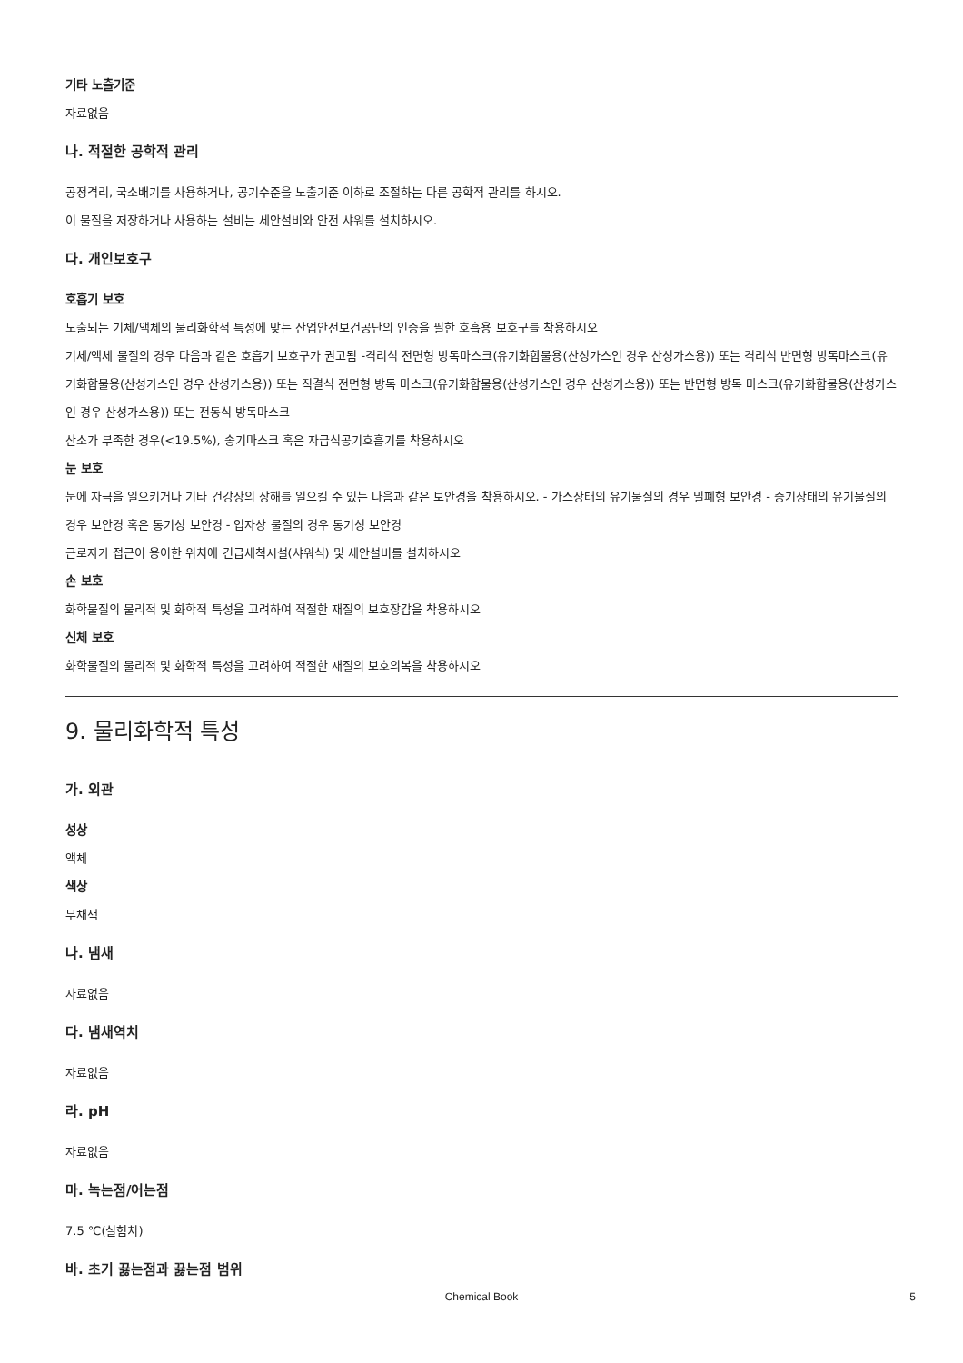기타 노출기준
자료없음
나. 적절한 공학적 관리
공정격리, 국소배기를 사용하거나, 공기수준을 노출기준 이하로 조절하는 다른 공학적 관리를 하시오.
이 물질을 저장하거나 사용하는 설비는 세안설비와 안전 샤워를 설치하시오.
다. 개인보호구
호흡기 보호
노출되는 기체/액체의 물리화학적 특성에 맞는 산업안전보건공단의 인증을 필한 호흡용 보호구를 착용하시오
기체/액체 물질의 경우 다음과 같은 호흡기 보호구가 권고됨 -격리식 전면형 방독마스크(유기화합물용(산성가스인 경우 산성가스용)) 또는 격리식 반면형 방독마스크(유기화합물용(산성가스인 경우 산성가스용)) 또는 직결식 전면형 방독 마스크(유기화합물용(산성가스인 경우 산성가스용)) 또는 반면형 방독 마스크(유기화합물용(산성가스인 경우 산성가스용)) 또는 전동식 방독마스크
산소가 부족한 경우(<19.5%), 송기마스크 혹은 자급식공기호흡기를 착용하시오
눈 보호
눈에 자극을 일으키거나 기타 건강상의 장해를 일으킬 수 있는 다음과 같은 보안경을 착용하시오. - 가스상태의 유기물질의 경우 밀폐형 보안경 - 증기상태의 유기물질의 경우 보안경 혹은 통기성 보안경 - 입자상 물질의 경우 통기성 보안경
근로자가 접근이 용이한 위치에 긴급세척시설(샤워식) 및 세안설비를 설치하시오
손 보호
화학물질의 물리적 및 화학적 특성을 고려하여 적절한 재질의 보호장갑을 착용하시오
신체 보호
화학물질의 물리적 및 화학적 특성을 고려하여 적절한 재질의 보호의복을 착용하시오
9. 물리화학적 특성
가. 외관
성상
액체
색상
무채색
나. 냄새
자료없음
다. 냄새역치
자료없음
라. pH
자료없음
마. 녹는점/어는점
7.5 ℃(실험치)
바. 초기 끓는점과 끓는점 범위
Chemical Book
5